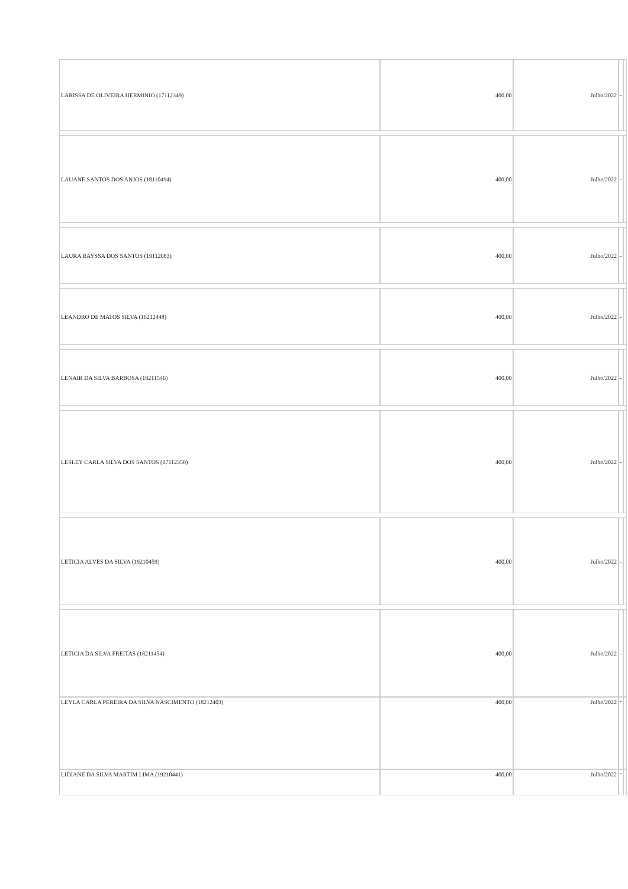| LARISSA DE OLIVEIRA HERMINIO (17112349) | 400,00 | Julho/2022 | - | |
| LAUANE SANTOS DOS ANJOS (18110494) | 400,00 | Julho/2022 | - | |
| LAURA RAYSSA DOS SANTOS (19112083) | 400,00 | Julho/2022 | - | |
| LEANDRO DE MATOS SILVA (16212448) | 400,00 | Julho/2022 | - | |
| LENAIR DA SILVA BARBOSA (18211546) | 400,00 | Julho/2022 | - | |
| LESLEY CARLA SILVA DOS SANTOS (17112350) | 400,00 | Julho/2022 | - | |
| LETICIA ALVES DA SILVA (19210459) | 400,00 | Julho/2022 | - | |
| LETICIA DA SILVA FREITAS (18211454) | 400,00 | Julho/2022 | - | |
| LEYLA CARLA PEREIRA DA SILVA NASCIMENTO (18212403) | 400,00 | Julho/2022 | - | |
| LIDIANE DA SILVA MARTIM LIMA (19210441) | 400,00 | Julho/2022 | - | |